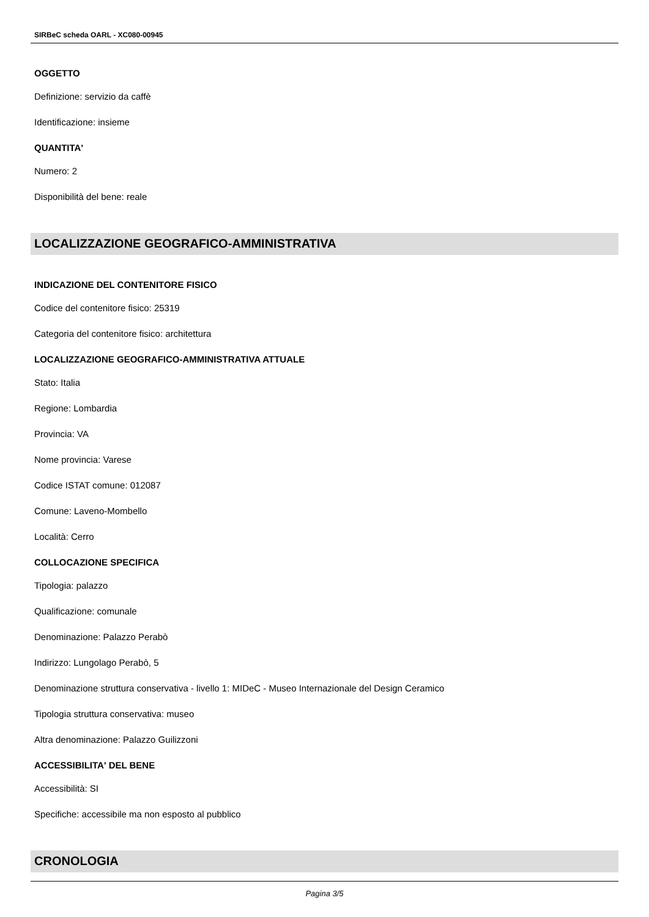SIRBeC scheda OARL - XC080-00945
OGGETTO
Definizione: servizio da caffè
Identificazione: insieme
QUANTITA'
Numero: 2
Disponibilità del bene: reale
LOCALIZZAZIONE GEOGRAFICO-AMMINISTRATIVA
INDICAZIONE DEL CONTENITORE FISICO
Codice del contenitore fisico: 25319
Categoria del contenitore fisico: architettura
LOCALIZZAZIONE GEOGRAFICO-AMMINISTRATIVA ATTUALE
Stato: Italia
Regione: Lombardia
Provincia: VA
Nome provincia: Varese
Codice ISTAT comune: 012087
Comune: Laveno-Mombello
Località: Cerro
COLLOCAZIONE SPECIFICA
Tipologia: palazzo
Qualificazione: comunale
Denominazione: Palazzo Perabò
Indirizzo: Lungolago Perabò, 5
Denominazione struttura conservativa - livello 1: MIDeC - Museo Internazionale del Design Ceramico
Tipologia struttura conservativa: museo
Altra denominazione: Palazzo Guilizzoni
ACCESSIBILITA' DEL BENE
Accessibilità: SI
Specifiche: accessibile ma non esposto al pubblico
CRONOLOGIA
Pagina 3/5